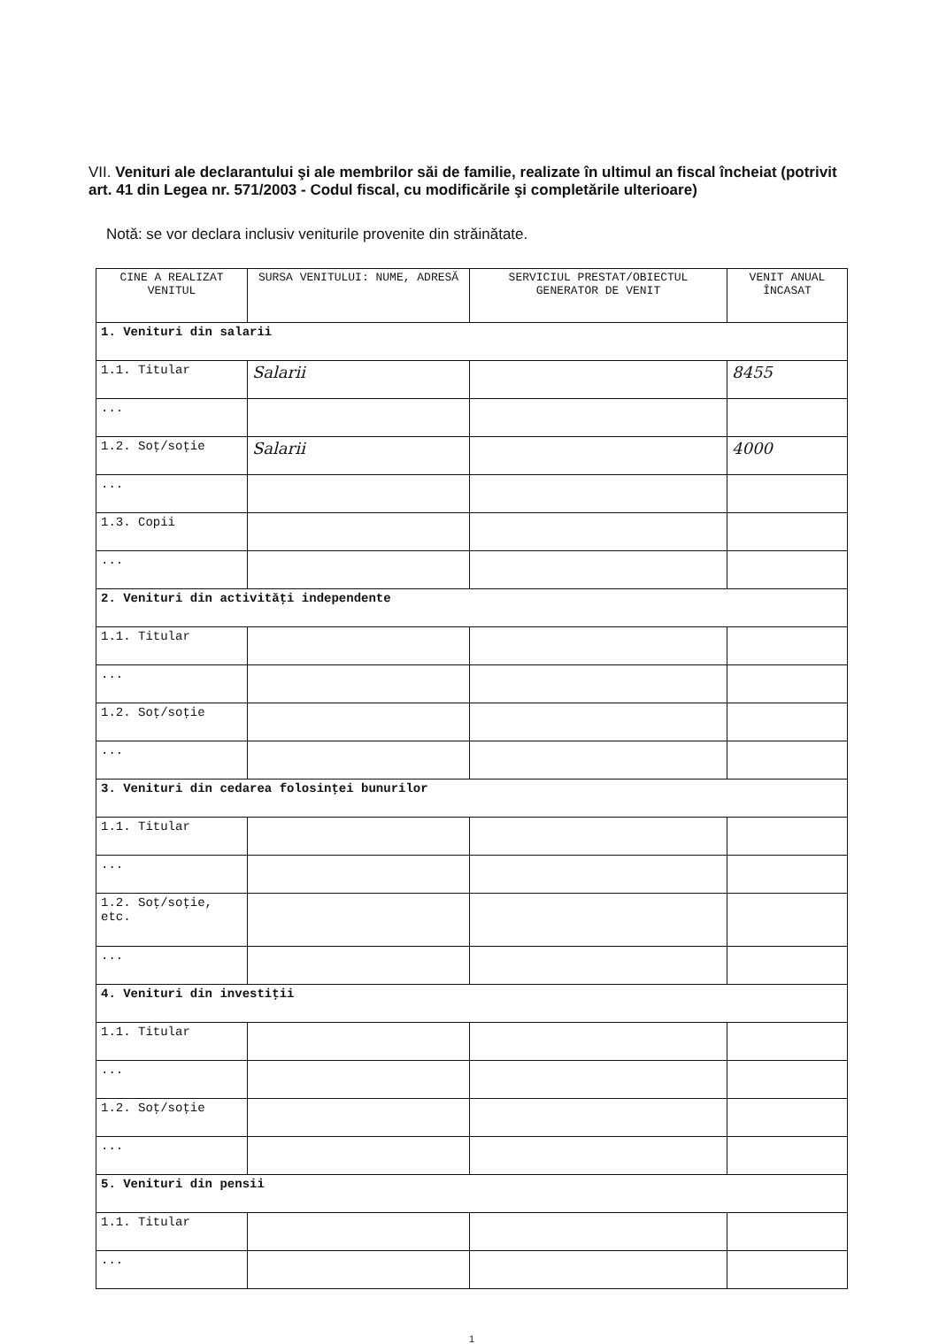VII. Venituri ale declarantului şi ale membrilor săi de familie, realizate în ultimul an fiscal încheiat (potrivit art. 41 din Legea nr. 571/2003 - Codul fiscal, cu modificările şi completările ulterioare)
Notă: se vor declara inclusiv veniturile provenite din străinătate.
| CINE A REALIZAT VENITUL | SURSA VENITULUI: NUME, ADRESĂ | SERVICIUL PRESTAT/OBIECTUL GENERATOR DE VENIT | VENIT ANUAL ÎNCASAT |
| --- | --- | --- | --- |
| 1. Venituri din salarii | | | |
| 1.1. Titular | Salarii | | 8455 |
| ... | | | |
| 1.2. Soţ/soţie | Salarii | | 4000 |
| ... | | | |
| 1.3. Copii | | | |
| ... | | | |
| 2. Venituri din activităţi independente | | | |
| 1.1. Titular | | | |
| ... | | | |
| 1.2. Soţ/soţie | | | |
| ... | | | |
| 3. Venituri din cedarea folosinţei bunurilor | | | |
| 1.1. Titular | | | |
| ... | | | |
| 1.2. Soţ/soţie, etc. | | | |
| ... | | | |
| 4. Venituri din investiţii | | | |
| 1.1. Titular | | | |
| ... | | | |
| 1.2. Soţ/soţie | | | |
| ... | | | |
| 5. Venituri din pensii | | | |
| 1.1. Titular | | | |
| ... | | | |
1